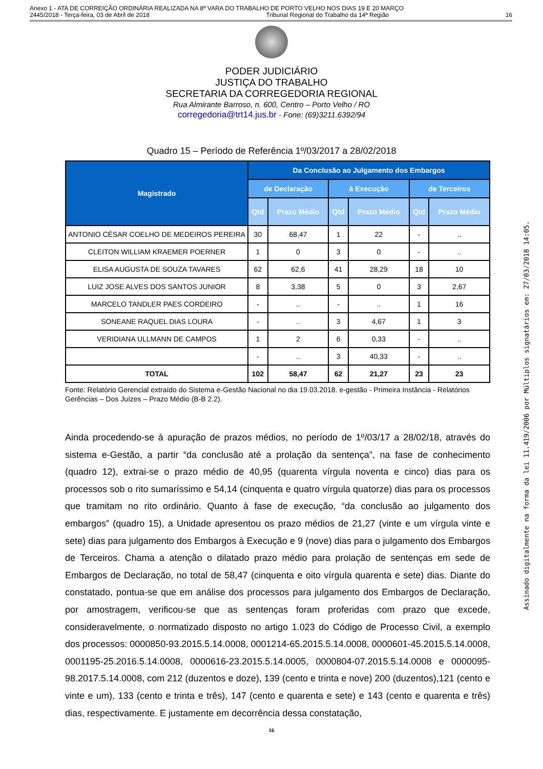Anexo 1 - ATA DE CORREIÇÃO ORDINÁRIA REALIZADA NA 8ª VARA DO TRABALHO DE PORTO VELHO NOS DIAS 19 E 20 MARÇO
2445/2018 - Terça-feira, 03 de Abril de 2018 Tribunal Regional do Trabalho da 14ª Região 16
PODER JUDICIÁRIO
JUSTIÇA DO TRABALHO
SECRETARIA DA CORREGEDORIA REGIONAL
Rua Almirante Barroso, n. 600, Centro – Porto Velho / RO
corregedoria@trt14.jus.br - Fone: (69)3211.6392/94
Quadro 15 – Período de Referência 1º/03/2017 a 28/02/2018
| Magistrado | Da Conclusão ao Julgamento dos Embargos | | | | | |
| --- | --- | --- | --- | --- | --- | --- |
| | de Declaração | | à Execução | | de Terceiros | |
| | Qtd | Prazo Médio | Qtd | Prazo Médio | Qtd | Prazo Médio |
| ANTONIO CÉSAR COELHO DE MEDEIROS PEREIRA | 30 | 68,47 | 1 | 22 | - | .. |
| CLEITON WILLIAM KRAEMER POERNER | 1 | 0 | 3 | 0 | - | .. |
| ELISA AUGUSTA DE SOUZA TAVARES | 62 | 62,6 | 41 | 28,29 | 18 | 10 |
| LUIZ JOSE ALVES DOS SANTOS JUNIOR | 8 | 3,38 | 5 | 0 | 3 | 2,67 |
| MARCELO TANDLER PAES CORDEIRO | - | .. | - | .. | 1 | 16 |
| SONEANE RAQUEL DIAS LOURA | - | .. | 3 | 4,67 | 1 | 3 |
| VERIDIANA ULLMANN DE CAMPOS | 1 | 2 | 6 | 0,33 | - | .. |
| | - | .. | 3 | 40,33 | - | .. |
| TOTAL | 102 | 58,47 | 62 | 21,27 | 23 | 23 |
Fonte: Relatório Gerencial extraído do Sistema e-Gestão Nacional no dia 19.03.2018. e-gestão - Primeira Instância - Relatórios Gerências – Dos Juízes – Prazo Médio (B-B 2.2).
Ainda procedendo-se à apuração de prazos médios, no período de 1º/03/17 a 28/02/18, através do sistema e-Gestão, a partir “da conclusão até a prolação da sentença”, na fase de conhecimento (quadro 12), extrai-se o prazo médio de 40,95 (quarenta vírgula noventa e cinco) dias para os processos sob o rito sumaríssimo e 54,14 (cinquenta e quatro vírgula quatorze) dias para os processos que tramitam no rito ordinário. Quanto à fase de execução, “da conclusão ao julgamento dos embargos” (quadro 15), a Unidade apresentou os prazo médios de 21,27 (vinte e um vírgula vinte e sete) dias para julgamento dos Embargos à Execução e 9 (nove) dias para o julgamento dos Embargos de Terceiros. Chama a atenção o dilatado prazo médio para prolação de sentenças em sede de Embargos de Declaração, no total de 58,47 (cinquenta e oito vírgula quarenta e sete) dias. Diante do constatado, pontua-se que em análise dos processos para julgamento dos Embargos de Declaração, por amostragem, verificou-se que as sentenças foram proferidas com prazo que excede, consideravelmente, o normatizado disposto no artigo 1.023 do Código de Processo Civil, a exemplo dos processos: 0000850-93.2015.5.14.0008, 0001214-65.2015.5.14.0008, 0000601-45.2015.5.14.0008, 0001195-25.2016.5.14.0008, 0000616-23.2015.5.14.0005, 0000804-07.2015.5.14.0008 e 0000095-98.2017.5.14.0008, com 212 (duzentos e doze), 139 (cento e trinta e nove) 200 (duzentos),121 (cento e vinte e um), 133 (cento e trinta e três), 147 (cento e quarenta e sete) e 143 (cento e quarenta e três) dias, respectivamente. E justamente em decorrência dessa constatação,
16
Assinado digitalmente na forma da lei 11.419/2006 por Múltiplos signatários em: 27/03/2018 14:05.